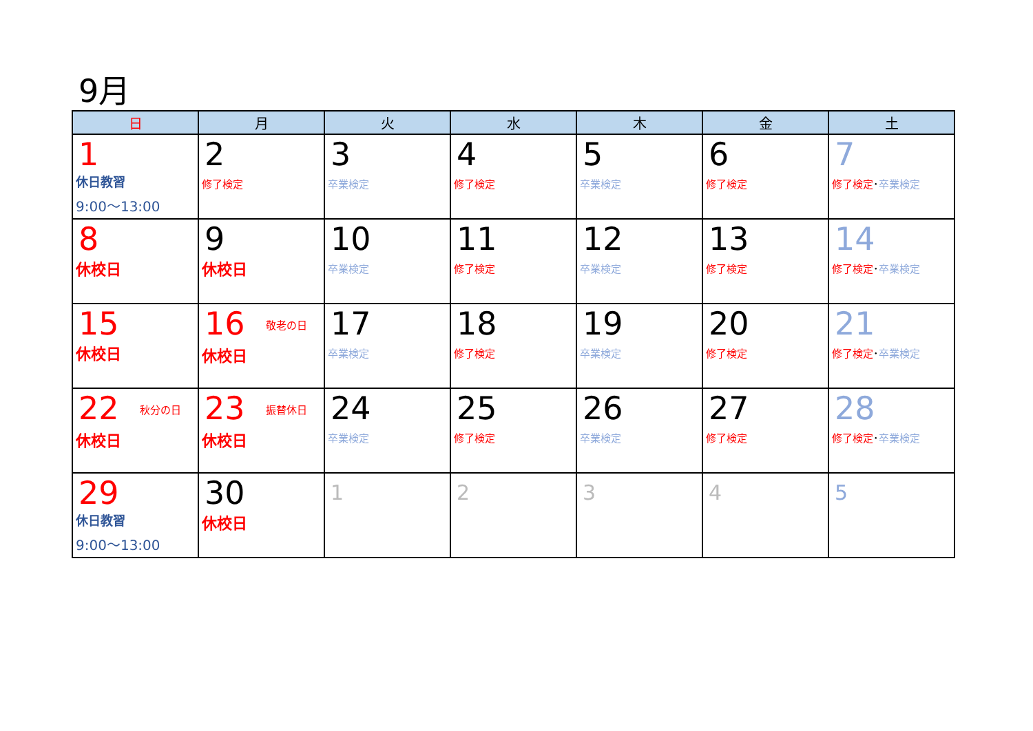9月
| 日 | 月 | 火 | 水 | 木 | 金 | 土 |
| --- | --- | --- | --- | --- | --- | --- |
| 1 休日教習 9:00～13:00 | 2 修了検定 | 3 卒業検定 | 4 修了検定 | 5 卒業検定 | 6 修了検定 | 7 修了検定 ･ 卒業検定 |
| 8 休校日 | 9 休校日 | 10 卒業検定 | 11 修了検定 | 12 卒業検定 | 13 修了検定 | 14 修了検定 ･ 卒業検定 |
| 15 休校日 | 16 敬老の日 休校日 | 17 卒業検定 | 18 修了検定 | 19 卒業検定 | 20 修了検定 | 21 修了検定 ･ 卒業検定 |
| 22 秋分の日 休校日 | 23 振替休日 休校日 | 24 卒業検定 | 25 修了検定 | 26 卒業検定 | 27 修了検定 | 28 修了検定 ･ 卒業検定 |
| 29 休日教習 9:00～13:00 | 30 休校日 | 1 | 2 | 3 | 4 | 5 |